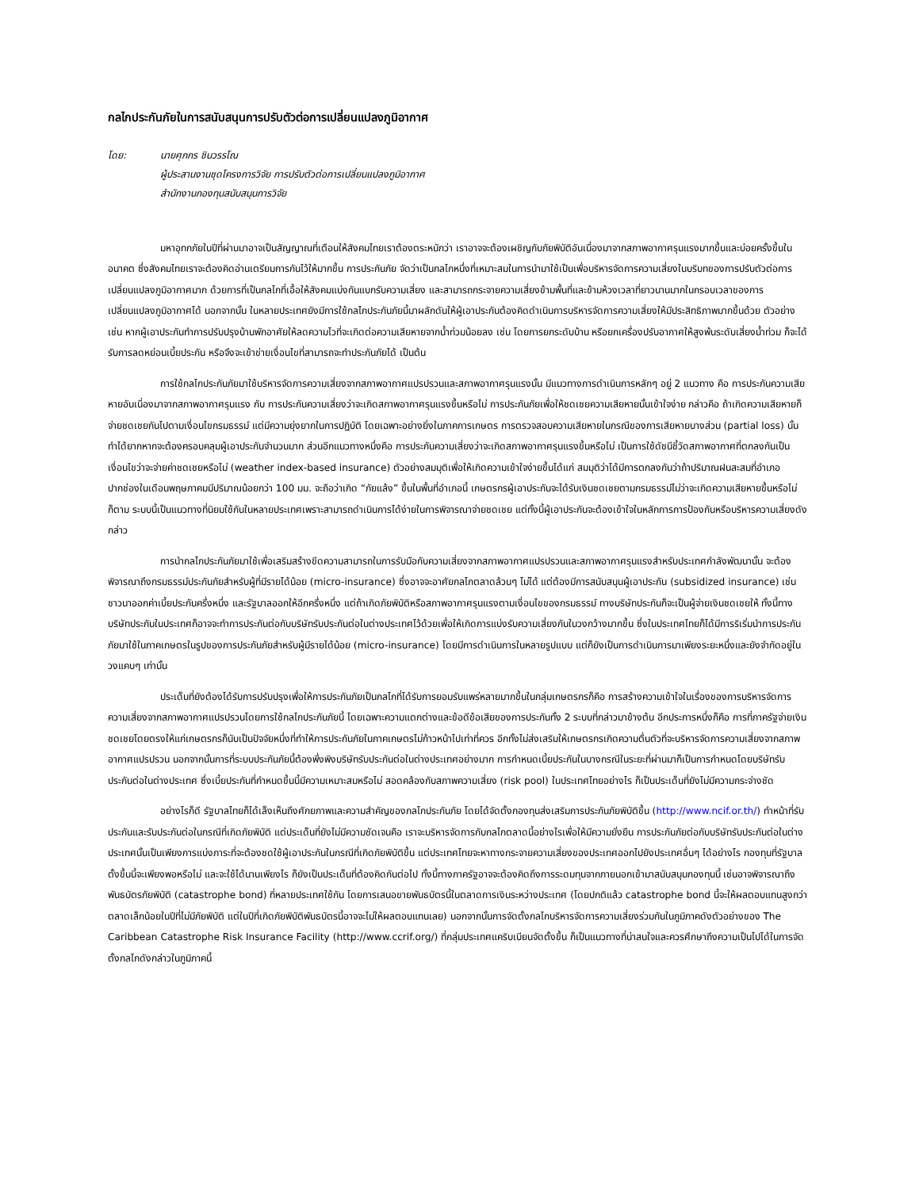กลไกประกันภัยในการสนับสนุนการปรับตัวต่อการเปลี่ยนแปลงภูมิอากาศ
โดย: นายศุภกร ชินวรรโณ
ผู้ประสานงานชุดโครงการวิจัย การปรับตัวต่อการเปลี่ยนแปลงภูมิอากาศ
สำนักงานกองทุนสนับสนุนการวิจัย
มหาอุทกภัยในปีที่ผ่านมาอาจเป็นสัญญาณที่เตือนให้สังคมไทยเราต้องตระหนักว่า เราอาจจะต้องเผชิญกับภัยพิบัติอันเนื่องมาจากสภาพอากาศรุนแรงมากขึ้นและบ่อยครั้งขึ้นในอนาคต ซึ่งสังคมไทยเราจะต้องคิดอ่านเตรียมการกันไว้ให้มากขึ้น การประกันภัย จัดว่าเป็นกลไกหนึ่งที่เหมาะสมในการนำมาใช้เป็นเพื่อบริหารจัดการความเสี่ยงในบริบทของการปรับตัวต่อการเปลี่ยนแปลงภูมิอากาศมาก ด้วยการที่เป็นกลไกที่เอื้อให้สังคมแบ่งกันแบกรับความเสี่ยง และสามารถกระจายความเสี่ยงข้ามพื้นที่และข้ามห้วงเวลาที่ยาวนานมากในกรอบเวลาของการเปลี่ยนแปลงภูมิอากาศได้ นอกจากนั้น ในหลายประเทศยังมีการใช้กลไกประกันภัยนี้มาผลักดันให้ผู้เอาประกันต้องคิดดำเนินการบริหารจัดการความเสี่ยงให้มีประสิทธิภาพมากขึ้นด้วย ตัวอย่างเช่น หากผู้เอาประกันทำการปรับปรุงบ้านพักอาศัยให้ลดความไวที่จะเกิดต่อความเสียหายจากน้ำท่วมน้อยลง เช่น โดยการยกระดับบ้าน หรือยกเครื่องปรับอากาศให้สูงพ้นระดับเสี่ยงน้ำท่วม ก็จะได้รับการลดหย่อนเบี้ยประกัน หรือจึงจะเข้าข่ายเงื่อนไขที่สามารถจะทำประกันภัยได้ เป็นต้น
การใช้กลไกประกันภัยมาใช้บริหารจัดการความเสี่ยงจากสภาพอากาศแปรปรวนและสภาพอากาศรุนแรงนั้น มีแนวทางการดำเนินการหลักๆ อยู่ 2 แนวทาง คือ การประกันความเสียหายอันเนื่องมาจากสภาพอากาศรุนแรง กับ การประกันความเสี่ยงว่าจะเกิดสภาพอากาศรุนแรงขึ้นหรือไม่ การประกันภัยเพื่อให้ชดเชยความเสียหายนั้นเข้าใจง่าย กล่าวคือ ถ้าเกิดความเสียหายก็จ่ายชดเชยกันไปตามเงื่อนไขกรมธรรม์ แต่มีความยุ่งยากในการปฏิบัติ โดยเฉพาะอย่างยิ่งในภาคการเกษตร การตรวจสอบความเสียหายในกรณีของการเสียหายบางส่วน (partial loss) นั้นทำได้ยากหากจะต้องครอบคลุมผู้เอาประกันจำนวนมาก ส่วนอีกแนวทางหนึ่งคือ การประกันความเสี่ยงว่าจะเกิดสภาพอากาศรุนแรงขึ้นหรือไม่ เป็นการใช้ดัชนีชี้วัดสภาพอากาศที่ตกลงกันเป็นเงื่อนไขว่าจะจ่ายค่าชดเชยหรือไม่ (weather index-based insurance) ตัวอย่างสมมุติเพื่อให้เกิดความเข้าใจง่ายขึ้นได้แก่ สมมุติว่าได้มีการตกลงกันว่าถ้าปริมาณฝนสะสมที่อำเภอปากช่องในเดือนพฤษภาคมมีปริมาณน้อยกว่า 100 มม. จะถือว่าเกิด “ภัยแล้ง” ขึ้นในพื้นที่อำเภอนี้ เกษตรกรผู้เอาประกันจะได้รับเงินชดเชยตามกรมธรรม์ไม่ว่าจะเกิดความเสียหายขึ้นหรือไม่ก็ตาม ระบบนี้เป็นแนวทางที่นิยมใช้กันในหลายประเทศเพราะสามารถดำเนินการได้ง่ายในการพิจารณาจ่ายชดเชย แต่ทั้งนี้ผู้เอาประกันจะต้องเข้าใจในหลักการการป้องกันหรือบริหารความเสี่ยงดังกล่าว
การนำกลไกประกันภัยมาใช้เพื่อเสริมสร้างขีดความสามารถในการรับมือกับความเสี่ยงจากสภาพอากาศแปรปรวนและสภาพอากาศรุนแรงสำหรับประเทศกำลังพัฒนานั้น จะต้องพิจารณาถึงกรมธรรม์ประกันภัยสำหรับผู้ที่มีรายได้น้อย (micro-insurance) ซึ่งอาจจะอาศัยกลไกตลาดล้วนๆ ไม่ได้ แต่ต้องมีการสนับสนุนผู้เอาประกัน (subsidized insurance) เช่น ชาวนาออกค่าเบี้ยประกันครึ่งหนึ่ง และรัฐบาลออกให้อีกครึ่งหนึ่ง แต่ถ้าเกิดภัยพิบัติหรือสภาพอากาศรุนแรงตามเงื่อนไขของกรมธรรม์ ทางบริษัทประกันก็จะเป็นผู้จ่ายเงินชดเชยให้ ทั้งนี้ทางบริษัทประกันในประเทศก็อาจจะทำการประกันต่อกับบริษัทรับประกันต่อในต่างประเทศไว้ด้วยเพื่อให้เกิดการแบ่งรับความเสี่ยงกันในวงกว้างมากขึ้น ซึ่งในประเทศไทยก็ได้มีการริเริ่มนำการประกันภัยมาใช้ในภาคเกษตรในรูปของการประกันภัยสำหรับผู้มีรายได้น้อย (micro-insurance) โดยมีการดำเนินการในหลายรูปแบบ แต่ก็ยังเป็นการดำเนินการมาเพียงระยะหนึ่งและยังจำกัดอยู่ในวงแคบๆ เท่านั้น
ประเด็นที่ยังต้องได้รับการปรับปรุงเพื่อให้การประกันภัยเป็นกลไกที่ได้รับการยอมรับแพร่หลายมากขึ้นในกลุ่มเกษตรกรก็คือ การสร้างความเข้าใจในเรื่องของการบริหารจัดการความเสี่ยงจากสภาพอากาศแปรปรวนโดยการใช้กลไกประกันภัยนี้ โดยเฉพาะความแตกต่างและข้อดีข้อเสียของการประกันทั้ง 2 ระบบที่กล่าวมาข้างต้น อีกประการหนึ่งก็คือ การที่ภาครัฐจ่ายเงินชดเชยโดยตรงให้แก่เกษตรกรก็นับเป็นปัจจัยหนึ่งที่ทำให้การประกันภัยในภาคเกษตรไม่ก้าวหน้าไปเท่าที่ควร อีกทั้งไม่ส่งเสริมให้เกษตรกรเกิดความตื่นตัวที่จะบริหารจัดการความเสี่ยงจากสภาพอากาศแปรปรวน นอกจากนั้นการที่ระบบประกันภัยนี้ต้องพึ่งพิงบริษัทรับประกันต่อในต่างประเทศอย่างมาก การกำหนดเบี้ยประกันในบางกรณีในระยะที่ผ่านมาก็เป็นการกำหนดโดยบริษัทรับประกันต่อในต่างประเทศ ซึ่งเบี้ยประกันที่กำหนดขึ้นนี้มีความเหมาะสมหรือไม่ สอดคล้องกับสภาพความเสี่ยง (risk pool) ในประเทศไทยอย่างไร ก็เป็นประเด็นที่ยังไม่มีความกระจ่างชัด
อย่างไรก็ดี รัฐบาลไทยก็ได้เล็งเห็นถึงศักยภาพและความสำคัญของกลไกประกันภัย โดยได้จัดตั้งกองทุนส่งเสริมการประกันภัยพิบัติขึ้น (http://www.ncif.or.th/) ทำหน้าที่รับประกันและรับประกันต่อในกรณีที่เกิดภัยพิบัติ แต่ประเด็นที่ยังไม่มีความชัดเจนคือ เราจะบริหารจัดการกับกลไกตลาดนี้อย่างไรเพื่อให้มีความยั่งยืน การประกันภัยต่อกับบริษัทรับประกันต่อในต่างประเทศนั้นเป็นเพียงการแบ่งภาระที่จะต้องชดใช้ผู้เอาประกันในกรณีที่เกิดภัยพิบัติขึ้น แต่ประเทศไทยจะหาทางกระจายความเสี่ยงของประเทศออกไปยังประเทศอื่นๆ ได้อย่างไร กองทุนที่รัฐบาลตั้งขึ้นนี้จะเพียงพอหรือไม่ และจะใช้ได้นานเพียงไร ก็ยังเป็นประเด็นที่ต้องคิดกันต่อไป ทั้งนี้ทางภาครัฐอาจจะต้องคิดถึงการระดมทุนจากภายนอกเข้ามาสนับสนุนกองทุนนี้ เช่นอาจพิจารณาถึงพันธบัตรภัยพิบัติ (catastrophe bond) ที่หลายประเทศใช้กัน โดยการเสนอขายพันธบัตรนี้ในตลาดการเงินระหว่างประเทศ (โดยปกติแล้ว catastrophe bond นี้จะให้ผลตอบแทนสูงกว่าตลาดเล็กน้อยในปีที่ไม่มีภัยพิบัติ แต่ในปีที่เกิดภัยพิบัติพันธบัตรนี้อาจจะไม่ให้ผลตอบแทนเลย) นอกจากนั้นการจัดตั้งกลไกบริหารจัดการความเสี่ยงร่วมกันในภูมิภาคดังตัวอย่างของ The Caribbean Catastrophe Risk Insurance Facility (http://www.ccrif.org/) ที่กลุ่มประเทศแคริบเบียนจัดตั้งขึ้น ก็เป็นแนวทางที่น่าสนใจและควรศึกษาถึงความเป็นไปได้ในการจัดตั้งกลไกดังกล่าวในภูมิภาคนี้